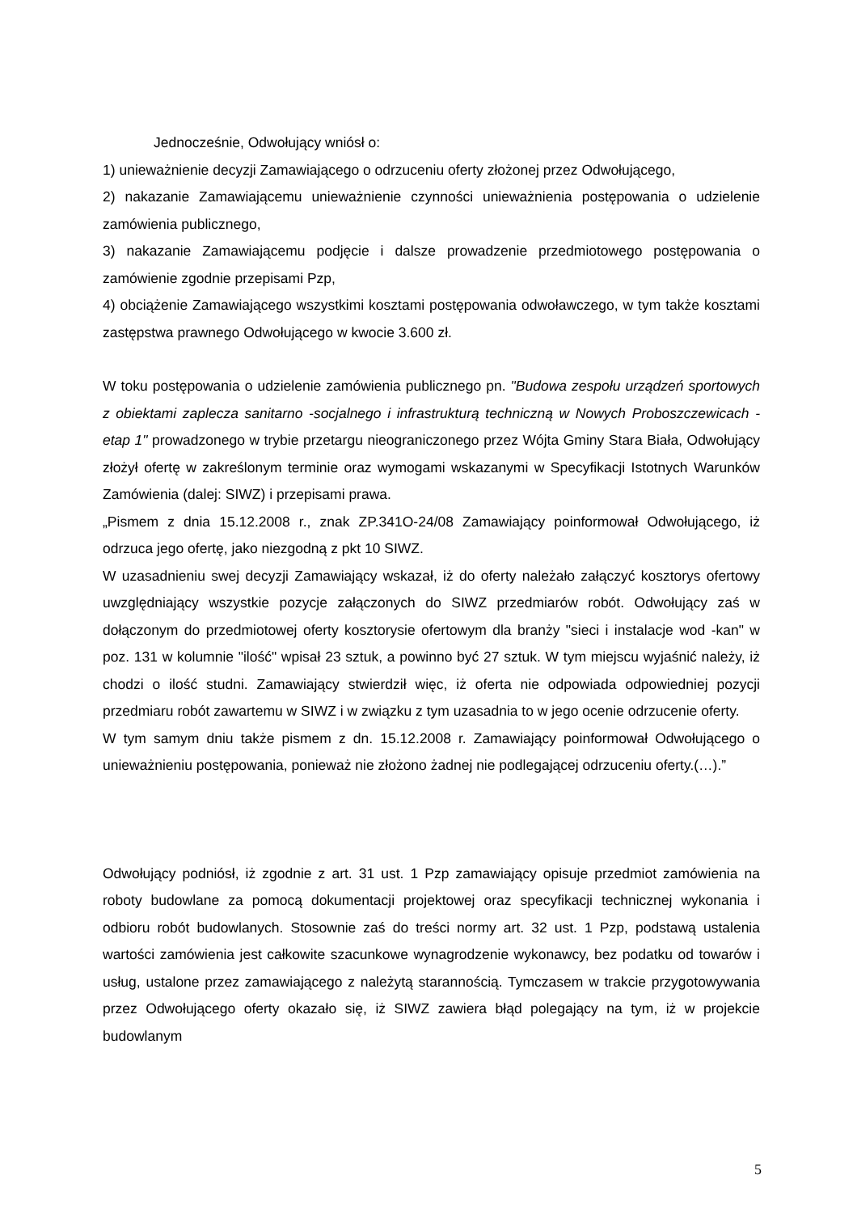Jednocześnie, Odwołujący wniósł o:
1) unieważnienie decyzji Zamawiającego o odrzuceniu oferty złożonej przez Odwołującego,
2) nakazanie Zamawiającemu unieważnienie czynności unieważnienia postępowania o udzielenie zamówienia publicznego,
3) nakazanie Zamawiającemu podjęcie i dalsze prowadzenie przedmiotowego postępowania o zamówienie zgodnie przepisami Pzp,
4) obciążenie Zamawiającego wszystkimi kosztami postępowania odwoławczego, w tym także kosztami zastępstwa prawnego Odwołującego w kwocie 3.600 zł.
W toku postępowania o udzielenie zamówienia publicznego pn. "Budowa zespołu urządzeń sportowych z obiektami zaplecza sanitarno -socjalnego i infrastrukturą techniczną w Nowych Proboszczewicach -etap 1" prowadzonego w trybie przetargu nieograniczonego przez Wójta Gminy Stara Biała, Odwołujący złożył ofertę w zakreślonym terminie oraz wymogami wskazanymi w Specyfikacji Istotnych Warunków Zamówienia (dalej: SIWZ) i przepisami prawa.
„Pismem z dnia 15.12.2008 r., znak ZP.341O-24/08 Zamawiający poinformował Odwołującego, iż odrzuca jego ofertę, jako niezgodną z pkt 10 SIWZ.
W uzasadnieniu swej decyzji Zamawiający wskazał, iż do oferty należało załączyć kosztorys ofertowy uwzględniający wszystkie pozycje załączonych do SIWZ przedmiarów robót. Odwołujący zaś w dołączonym do przedmiotowej oferty kosztorysie ofertowym dla branży "sieci i instalacje wod -kan" w poz. 131 w kolumnie "ilość" wpisał 23 sztuk, a powinno być 27 sztuk. W tym miejscu wyjaśnić należy, iż chodzi o ilość studni. Zamawiający stwierdził więc, iż oferta nie odpowiada odpowiedniej pozycji przedmiaru robót zawartemu w SIWZ i w związku z tym uzasadnia to w jego ocenie odrzucenie oferty.
W tym samym dniu także pismem z dn. 15.12.2008 r. Zamawiający poinformował Odwołującego o unieważnieniu postępowania, ponieważ nie złożono żadnej nie podlegającej odrzuceniu oferty.(…).”
Odwołujący podniósł, iż zgodnie z art. 31 ust. 1 Pzp zamawiający opisuje przedmiot zamówienia na roboty budowlane za pomocą dokumentacji projektowej oraz specyfikacji technicznej wykonania i odbioru robót budowlanych. Stosownie zaś do treści normy art. 32 ust. 1 Pzp, podstawą ustalenia wartości zamówienia jest całkowite szacunkowe wynagrodzenie wykonawcy, bez podatku od towarów i usług, ustalone przez zamawiającego z należytą starannością. Tymczasem w trakcie przygotowywania przez Odwołującego oferty okazało się, iż SIWZ zawiera błąd polegający na tym, iż w projekcie budowlanym
5